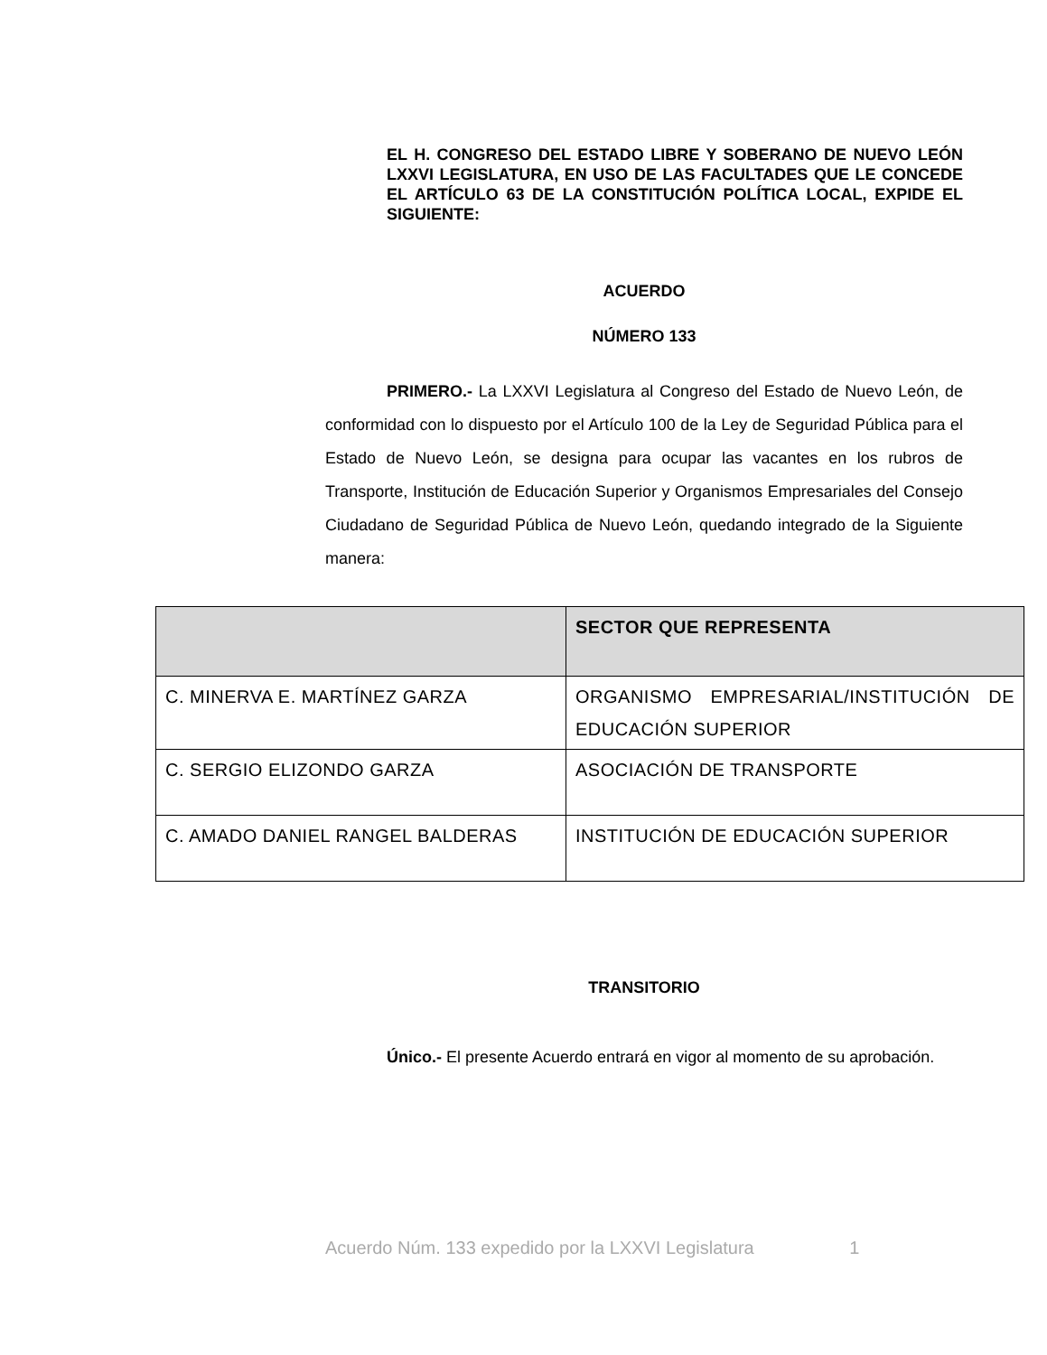EL H. CONGRESO DEL ESTADO LIBRE Y SOBERANO DE NUEVO LEÓN LXXVI LEGISLATURA, EN USO DE LAS FACULTADES QUE LE CONCEDE EL ARTÍCULO 63 DE LA CONSTITUCIÓN POLÍTICA LOCAL, EXPIDE EL SIGUIENTE:
ACUERDO
NÚMERO 133
PRIMERO.- La LXXVI Legislatura al Congreso del Estado de Nuevo León, de conformidad con lo dispuesto por el Artículo 100 de la Ley de Seguridad Pública para el Estado de Nuevo León, se designa para ocupar las vacantes en los rubros de Transporte, Institución de Educación Superior y Organismos Empresariales del Consejo Ciudadano de Seguridad Pública de Nuevo León, quedando integrado de la Siguiente manera:
| | SECTOR QUE REPRESENTA |
| --- | --- |
| C. MINERVA E. MARTÍNEZ GARZA | ORGANISMO EMPRESARIAL/INSTITUCIÓN DE EDUCACIÓN SUPERIOR |
| C. SERGIO ELIZONDO GARZA | ASOCIACIÓN DE TRANSPORTE |
| C. AMADO DANIEL RANGEL BALDERAS | INSTITUCIÓN DE EDUCACIÓN SUPERIOR |
TRANSITORIO
Único.- El presente Acuerdo entrará en vigor al momento de su aprobación.
Acuerdo Núm. 133 expedido por la LXXVI Legislatura 1